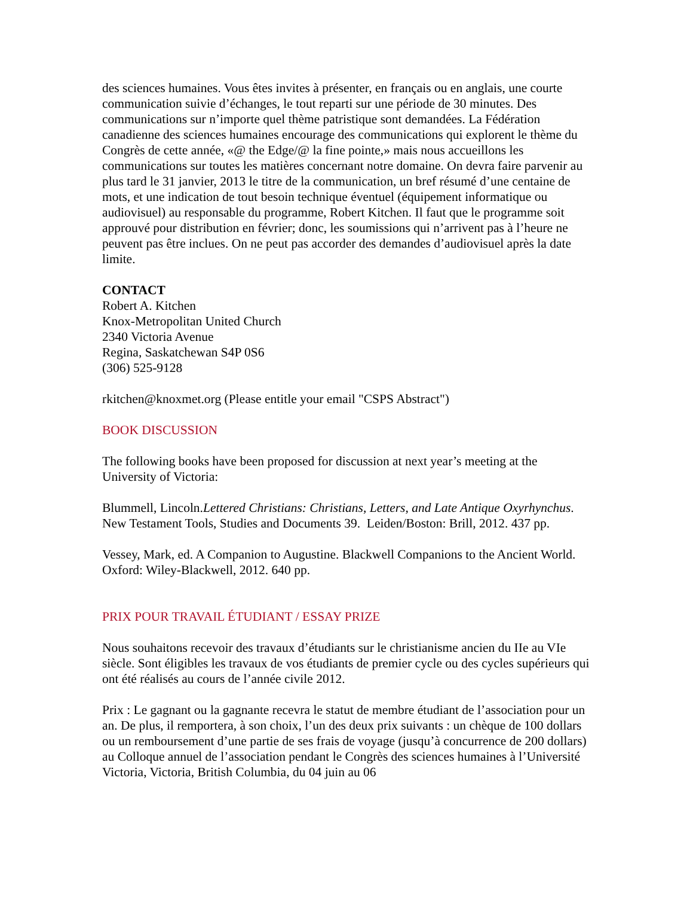des sciences humaines. Vous êtes invites à présenter, en français ou en anglais, une courte communication suivie d’échanges, le tout reparti sur une période de 30 minutes. Des communications sur n’importe quel thème patristique sont demandées. La Fédération canadienne des sciences humaines encourage des communications qui explorent le thème du Congrès de cette année, «@ the Edge/@ la fine pointe,» mais nous accueillons les communications sur toutes les matières concernant notre domaine. On devra faire parvenir au plus tard le 31 janvier, 2013 le titre de la communication, un bref résumé d’une centaine de mots, et une indication de tout besoin technique éventuel (équipement informatique ou audiovisuel) au responsable du programme, Robert Kitchen. Il faut que le programme soit approuvé pour distribution en février; donc, les soumissions qui n’arrivent pas à l’heure ne peuvent pas être inclues. On ne peut pas accorder des demandes d’audiovisuel après la date limite.
CONTACT
Robert A. Kitchen
Knox-Metropolitan United Church
2340 Victoria Avenue
Regina, Saskatchewan S4P 0S6
(306) 525-9128
rkitchen@knoxmet.org (Please entitle your email "CSPS Abstract")
BOOK DISCUSSION
The following books have been proposed for discussion at next year’s meeting at the University of Victoria:
Blummell, Lincoln.Lettered Christians: Christians, Letters, and Late Antique Oxyrhynchus. New Testament Tools, Studies and Documents 39. Leiden/Boston: Brill, 2012. 437 pp.
Vessey, Mark, ed. A Companion to Augustine. Blackwell Companions to the Ancient World. Oxford: Wiley-Blackwell, 2012. 640 pp.
PRIX POUR TRAVAIL ÉTUDIANT / ESSAY PRIZE
Nous souhaitons recevoir des travaux d’étudiants sur le christianisme ancien du IIe au VIe siècle. Sont éligibles les travaux de vos étudiants de premier cycle ou des cycles supérieurs qui ont été réalisés au cours de l’année civile 2012.
Prix : Le gagnant ou la gagnante recevra le statut de membre étudiant de l’association pour un an. De plus, il remportera, à son choix, l’un des deux prix suivants : un chèque de 100 dollars ou un remboursement d’une partie de ses frais de voyage (jusqu’à concurrence de 200 dollars) au Colloque annuel de l’association pendant le Congrès des sciences humaines à l’Université Victoria, Victoria, British Columbia, du 04 juin au 06